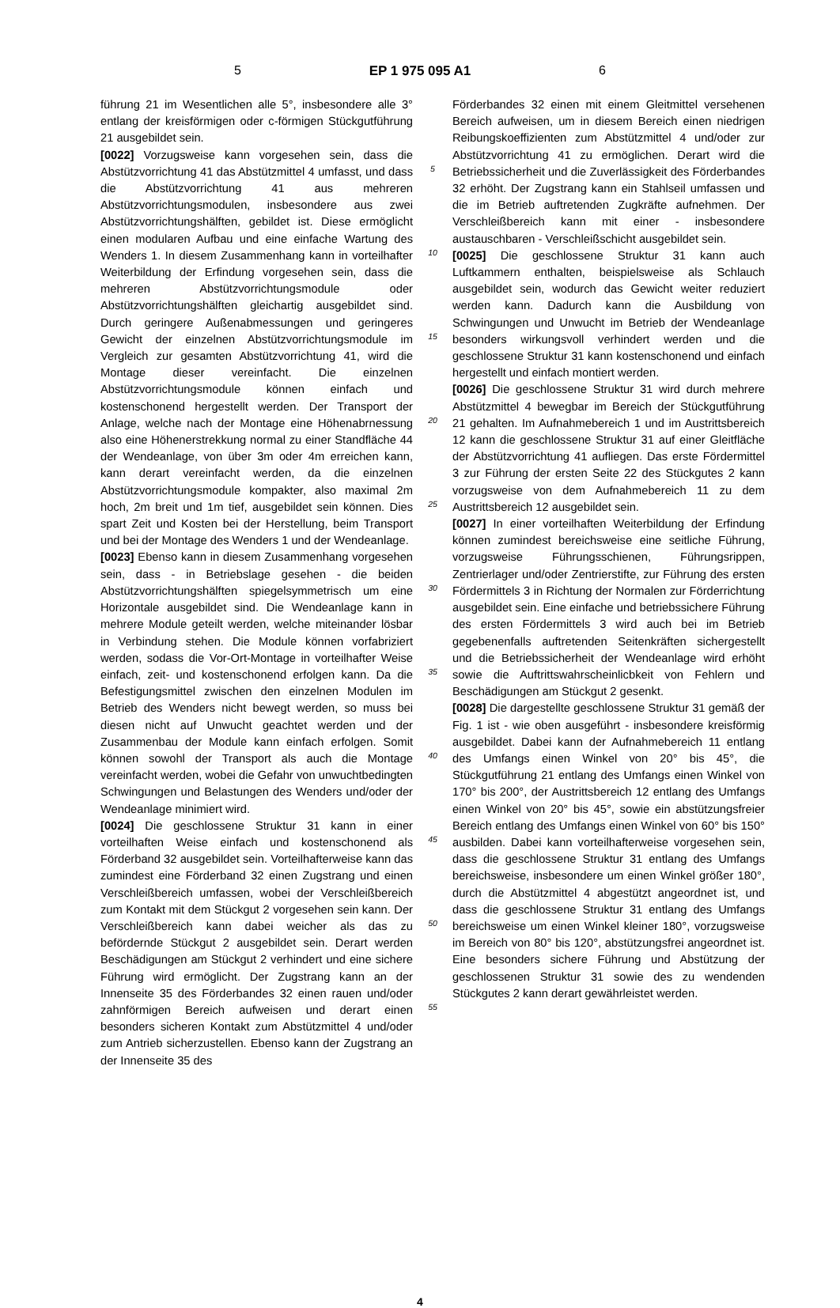5 EP 1 975 095 A1 6
führung 21 im Wesentlichen alle 5°, insbesondere alle 3° entlang der kreisförmigen oder c-förmigen Stückgutführung 21 ausgebildet sein.
[0022] Vorzugsweise kann vorgesehen sein, dass die Abstützvorrichtung 41 das Abstützmittel 4 umfasst, und dass die Abstützvorrichtung 41 aus mehreren Abstützvorrichtungsmodulen, insbesondere aus zwei Abstützvorrichtungshälften, gebildet ist. Diese ermöglicht einen modularen Aufbau und eine einfache Wartung des Wenders 1. In diesem Zusammenhang kann in vorteilhafter Weiterbildung der Erfindung vorgesehen sein, dass die mehreren Abstützvorrichtungsmodule oder Abstützvorrichtungshälften gleichartig ausgebildet sind. Durch geringere Außenabmessungen und geringeres Gewicht der einzelnen Abstützvorrichtungsmodule im Vergleich zur gesamten Abstützvorrichtung 41, wird die Montage dieser vereinfacht. Die einzelnen Abstützvorrichtungsmodule können einfach und kostenschonend hergestellt werden. Der Transport der Anlage, welche nach der Montage eine Höhenabrnessung also eine Höhenerstrekkung normal zu einer Standfläche 44 der Wendeanlage, von über 3m oder 4m erreichen kann, kann derart vereinfacht werden, da die einzelnen Abstützvorrichtungsmodule kompakter, also maximal 2m hoch, 2m breit und 1m tief, ausgebildet sein können. Dies spart Zeit und Kosten bei der Herstellung, beim Transport und bei der Montage des Wenders 1 und der Wendeanlage.
[0023] Ebenso kann in diesem Zusammenhang vorgesehen sein, dass - in Betriebslage gesehen - die beiden Abstützvorrichtungshälften spiegelsymmetrisch um eine Horizontale ausgebildet sind. Die Wendeanlage kann in mehrere Module geteilt werden, welche miteinander lösbar in Verbindung stehen. Die Module können vorfabriziert werden, sodass die Vor-Ort-Montage in vorteilhafter Weise einfach, zeit- und kostenschonend erfolgen kann. Da die Befestigungsmittel zwischen den einzelnen Modulen im Betrieb des Wenders nicht bewegt werden, so muss bei diesen nicht auf Unwucht geachtet werden und der Zusammenbau der Module kann einfach erfolgen. Somit können sowohl der Transport als auch die Montage vereinfacht werden, wobei die Gefahr von unwuchtbedingten Schwingungen und Belastungen des Wenders und/oder der Wendeanlage minimiert wird.
[0024] Die geschlossene Struktur 31 kann in einer vorteilhaften Weise einfach und kostenschonend als Förderband 32 ausgebildet sein. Vorteilhafterweise kann das zumindest eine Förderband 32 einen Zugstrang und einen Verschleißbereich umfassen, wobei der Verschleißbereich zum Kontakt mit dem Stückgut 2 vorgesehen sein kann. Der Verschleißbereich kann dabei weicher als das zu befördernde Stückgut 2 ausgebildet sein. Derart werden Beschädigungen am Stückgut 2 verhindert und eine sichere Führung wird ermöglicht. Der Zugstrang kann an der Innenseite 35 des Förderbandes 32 einen rauen und/oder zahnförmigen Bereich aufweisen und derart einen besonders sicheren Kontakt zum Abstützmittel 4 und/oder zum Antrieb sicherzustellen. Ebenso kann der Zugstrang an der Innenseite 35 des
5
10
15
20
25
30
35
40
45
50
55
Förderbandes 32 einen mit einem Gleitmittel versehenen Bereich aufweisen, um in diesem Bereich einen niedrigen Reibungskoeffizienten zum Abstützmittel 4 und/oder zur Abstützvorrichtung 41 zu ermöglichen. Derart wird die Betriebssicherheit und die Zuverlässigkeit des Förderbandes 32 erhöht. Der Zugstrang kann ein Stahlseil umfassen und die im Betrieb auftretenden Zugkräfte aufnehmen. Der Verschleißbereich kann mit einer - insbesondere austauschbaren - Verschleißschicht ausgebildet sein.
[0025] Die geschlossene Struktur 31 kann auch Luftkammern enthalten, beispielsweise als Schlauch ausgebildet sein, wodurch das Gewicht weiter reduziert werden kann. Dadurch kann die Ausbildung von Schwingungen und Unwucht im Betrieb der Wendeanlage besonders wirkungsvoll verhindert werden und die geschlossene Struktur 31 kann kostenschonend und einfach hergestellt und einfach montiert werden.
[0026] Die geschlossene Struktur 31 wird durch mehrere Abstützmittel 4 bewegbar im Bereich der Stückgutführung 21 gehalten. Im Aufnahmebereich 1 und im Austrittsbereich 12 kann die geschlossene Struktur 31 auf einer Gleitfläche der Abstützvorrichtung 41 aufliegen. Das erste Fördermittel 3 zur Führung der ersten Seite 22 des Stückgutes 2 kann vorzugsweise von dem Aufnahmebereich 11 zu dem Austrittsbereich 12 ausgebildet sein.
[0027] In einer vorteilhaften Weiterbildung der Erfindung können zumindest bereichsweise eine seitliche Führung, vorzugsweise Führungsschienen, Führungsrippen, Zentrierlager und/oder Zentrierstifte, zur Führung des ersten Fördermittels 3 in Richtung der Normalen zur Förderrichtung ausgebildet sein. Eine einfache und betriebssichere Führung des ersten Fördermittels 3 wird auch bei im Betrieb gegebenenfalls auftretenden Seitenkräften sichergestellt und die Betriebssicherheit der Wendeanlage wird erhöht sowie die Auftrittswahrscheinlicbkeit von Fehlern und Beschädigungen am Stückgut 2 gesenkt.
[0028] Die dargestellte geschlossene Struktur 31 gemäß der Fig. 1 ist - wie oben ausgeführt - insbesondere kreisförmig ausgebildet. Dabei kann der Aufnahmebereich 11 entlang des Umfangs einen Winkel von 20° bis 45°, die Stückgutführung 21 entlang des Umfangs einen Winkel von 170° bis 200°, der Austrittsbereich 12 entlang des Umfangs einen Winkel von 20° bis 45°, sowie ein abstützungsfreier Bereich entlang des Umfangs einen Winkel von 60° bis 150° ausbilden. Dabei kann vorteilhafterweise vorgesehen sein, dass die geschlossene Struktur 31 entlang des Umfangs bereichsweise, insbesondere um einen Winkel größer 180°, durch die Abstützmittel 4 abgestützt angeordnet ist, und dass die geschlossene Struktur 31 entlang des Umfangs bereichsweise um einen Winkel kleiner 180°, vorzugsweise im Bereich von 80° bis 120°, abstützungsfrei angeordnet ist. Eine besonders sichere Führung und Abstützung der geschlossenen Struktur 31 sowie des zu wendenden Stückgutes 2 kann derart gewährleistet werden.
4